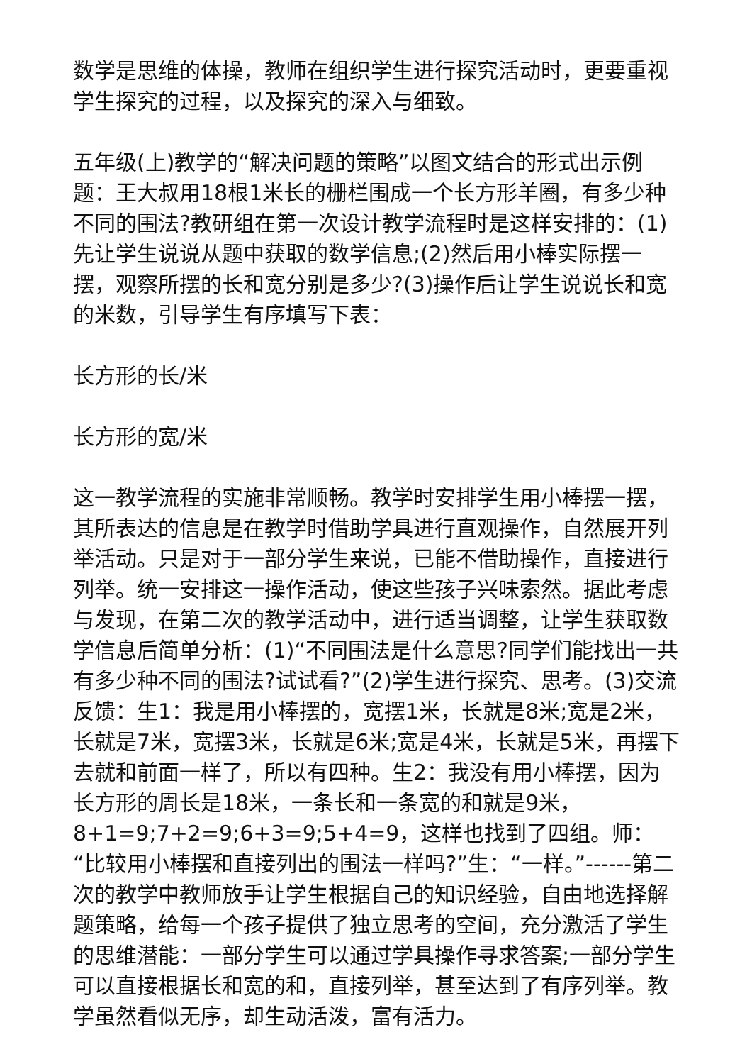数学是思维的体操，教师在组织学生进行探究活动时，更要重视学生探究的过程，以及探究的深入与细致。
五年级(上)教学的“解决问题的策略”以图文结合的形式出示例题：王大叔用18根1米长的栅栏围成一个长方形羊圈，有多少种不同的围法?教研组在第一次设计教学流程时是这样安排的：(1)先让学生说说从题中获取的数学信息;(2)然后用小棒实际摆一摆，观察所摆的长和宽分别是多少?(3)操作后让学生说说长和宽的米数，引导学生有序填写下表：
长方形的长/米
长方形的宽/米
这一教学流程的实施非常顺畅。教学时安排学生用小棒摆一摆，其所表达的信息是在教学时借助学具进行直观操作，自然展开列举活动。只是对于一部分学生来说，已能不借助操作，直接进行列举。统一安排这一操作活动，使这些孩子兴味索然。据此考虑与发现，在第二次的教学活动中，进行适当调整，让学生获取数学信息后简单分析：(1)“不同围法是什么意思?同学们能找出一共有多少种不同的围法?试试看?”(2)学生进行探究、思考。(3)交流反馈：生1：我是用小棒摆的，宽摆1米，长就是8米;宽是2米，长就是7米，宽摆3米，长就是6米;宽是4米，长就是5米，再摆下去就和前面一样了，所以有四种。生2：我没有用小棒摆，因为长方形的周长是18米，一条长和一条宽的和就是9米，8+1=9;7+2=9;6+3=9;5+4=9，这样也找到了四组。师：“比较用小棒摆和直接列出的围法一样吗?”生：“一样。”------第二次的教学中教师放手让学生根据自己的知识经验，自由地选择解题策略，给每一个孩子提供了独立思考的空间，充分激活了学生的思维潜能：一部分学生可以通过学具操作寻求答案;一部分学生可以直接根据长和宽的和，直接列举，甚至达到了有序列举。教学虽然看似无序，却生动活泼，富有活力。